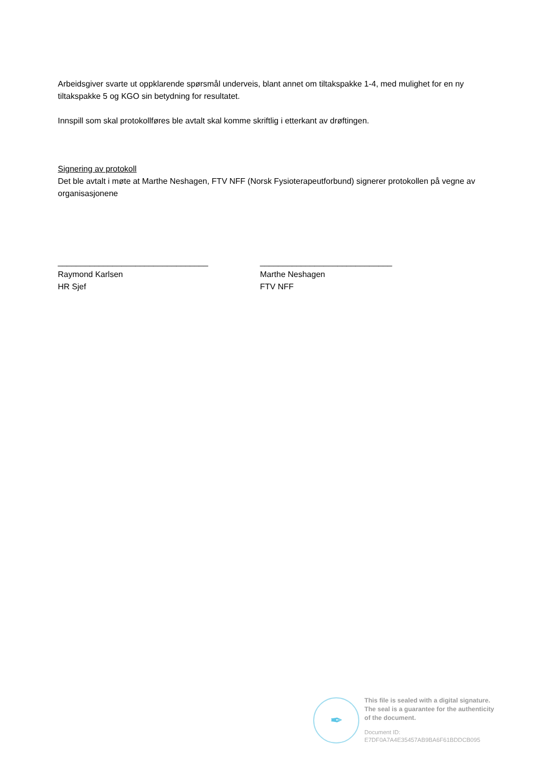Arbeidsgiver svarte ut oppklarende spørsmål underveis, blant annet om tiltakspakke 1-4, med mulighet for en ny tiltakspakke 5 og KGO sin betydning for resultatet.
Innspill som skal protokollføres ble avtalt skal komme skriftlig i etterkant av drøftingen.
Signering av protokoll
Det ble avtalt i møte at Marthe Neshagen, FTV NFF (Norsk Fysioterapeutforbund) signerer protokollen på vegne av organisasjonene
_________________________________
Raymond Karlsen
HR Sjef
_____________________________
Marthe Neshagen
FTV NFF
✒
This file is sealed with a digital signature.
The seal is a guarantee for the authenticity
of the document.
Document ID:
E7DF0A7A4E35457AB9BA6F61BDDCB095